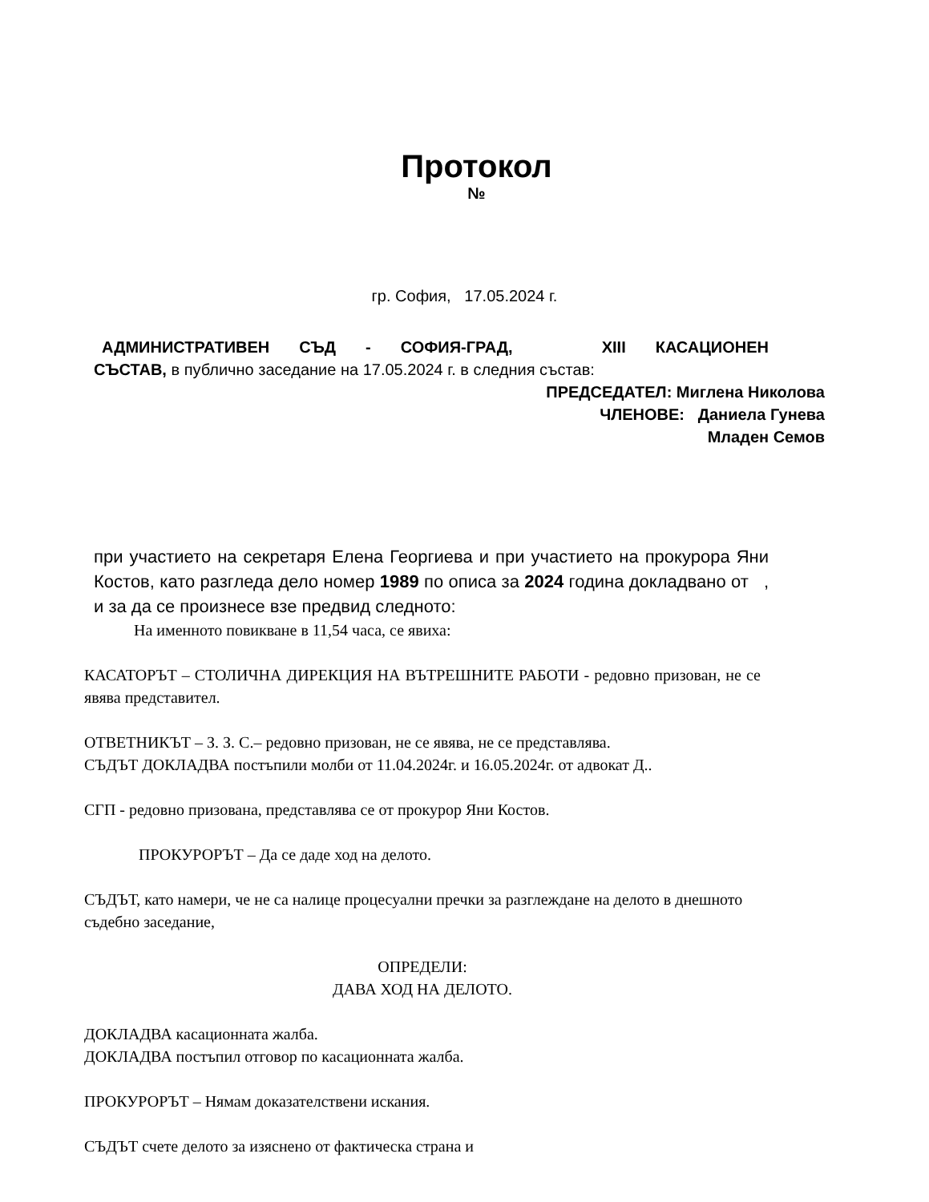Протокол
№
гр. София, 17.05.2024 г.
АДМИНИСТРАТИВЕН СЪД - СОФИЯ-ГРАД, XIII КАСАЦИОНЕН
СЪСТАВ, в публично заседание на 17.05.2024 г. в следния състав:
ПРЕДСЕДАТЕЛ: Миглена Николова
ЧЛЕНОВЕ: Даниела Гунева
Младен Семов
при участието на секретаря Елена Георгиева и при участието на прокурора Яни Костов, като разгледа дело номер 1989 по описа за 2024 година докладвано от , и за да се произнесе взе предвид следното:
На именното повикване в 11,54 часа, се явиха:
КАСАТОРЪТ – СТОЛИЧНА ДИРЕКЦИЯ НА ВЪТРЕШНИТЕ РАБОТИ - редовно призован, не се явява представител.
ОТВЕТНИКЪТ – З. З. С.– редовно призован, не се явява, не се представлява.
СЪДЪТ ДОКЛАДВА постъпили молби от 11.04.2024г. и 16.05.2024г. от адвокат Д..
СГП - редовно призована, представлява се от прокурор Яни Костов.
ПРОКУРОРЪТ – Да се даде ход на делото.
СЪДЪТ, като намери, че не са налице процесуални пречки за разглеждане на делото в днешното съдебно заседание,
ОПРЕДЕЛИ:
ДАВА ХОД НА ДЕЛОТО.
ДОКЛАДВА касационната жалба.
ДОКЛАДВА постъпил отговор по касационната жалба.
ПРОКУРОРЪТ – Нямам доказателствени искания.
СЪДЪТ счете делото за изяснено от фактическа страна и